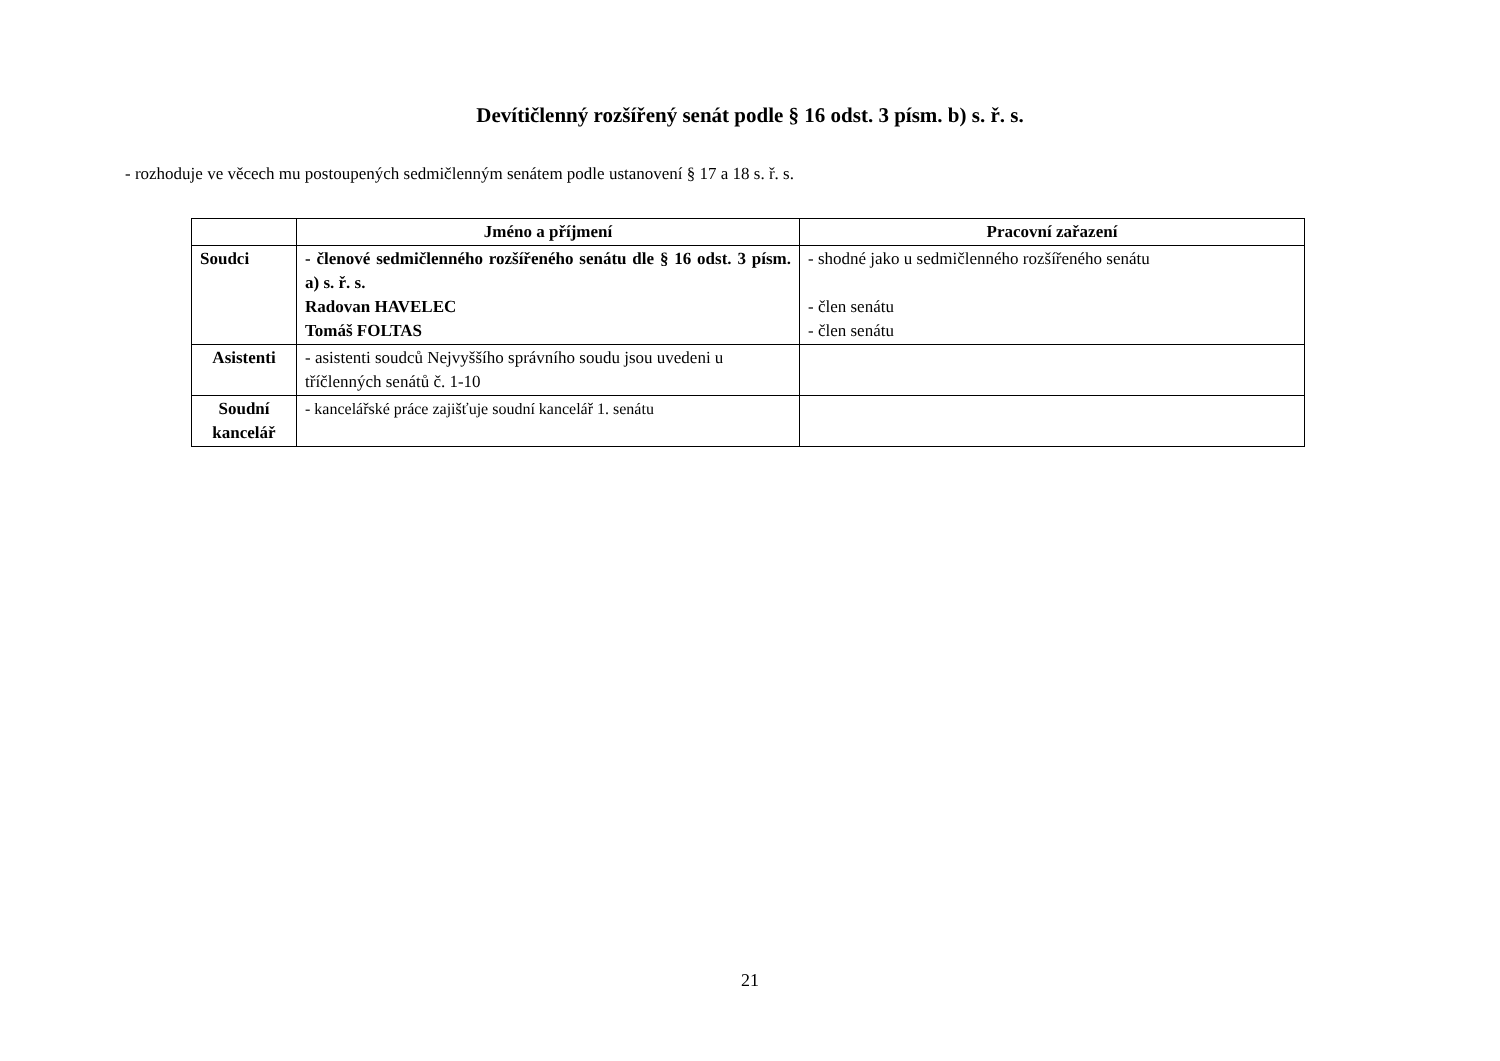Devítičlenný rozšířený senát podle § 16 odst. 3 písm. b) s. ř. s.
- rozhoduje ve věcech mu postoupených sedmičlenným senátem podle ustanovení § 17 a 18 s. ř. s.
| | Jméno a příjmení | Pracovní zařazení |
| --- | --- | --- |
| Soudci | - členové sedmičlenného rozšířeného senátu dle § 16 odst. 3 písm. a) s. ř. s. Radovan HAVELEC Tomáš FOLTAS | - shodné jako u sedmičlenného rozšířeného senátu - člen senátu - člen senátu |
| Asistenti | - asistenti soudců Nejvyššího správního soudu jsou uvedeni u tříčlenných senátů č. 1-10 | |
| Soudní kancelář | - kancelářské práce zajišťuje soudní kancelář 1. senátu | |
21